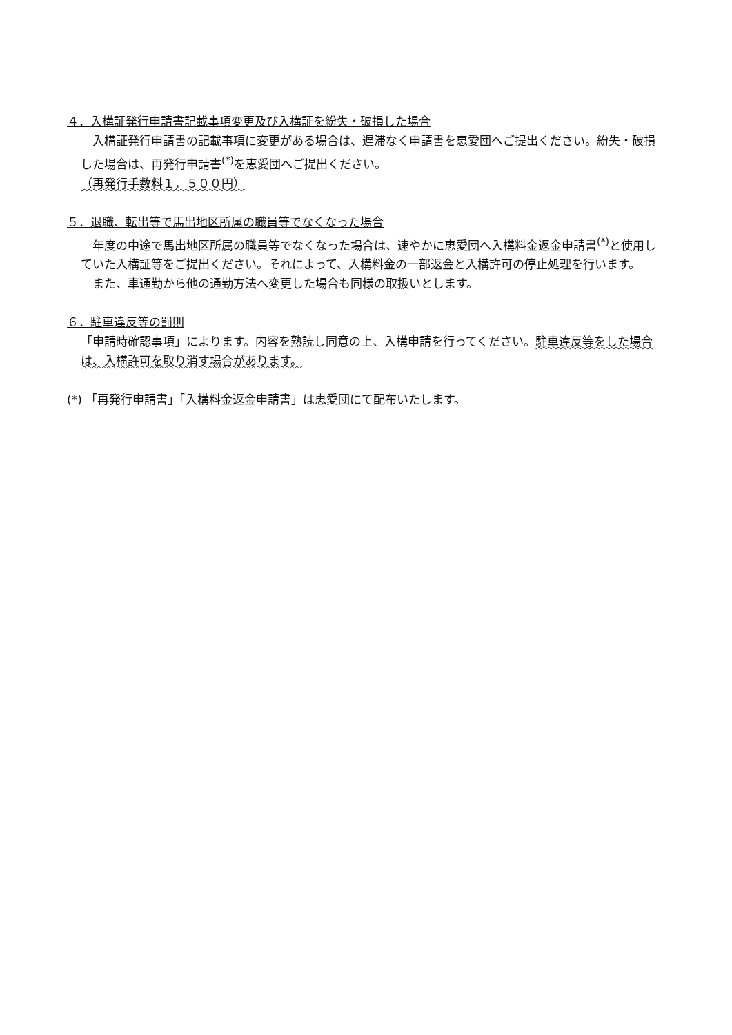４．入構証発行申請書記載事項変更及び入構証を紛失・破損した場合
　入構証発行申請書の記載事項に変更がある場合は、遅滞なく申請書を恵愛団へご提出ください。紛失・破損した場合は、再発行申請書<sup>(*)</sup>を恵愛団へご提出ください。
（再発行手数料１，５００円）
５．退職、転出等で馬出地区所属の職員等でなくなった場合
　年度の中途で馬出地区所属の職員等でなくなった場合は、速やかに恵愛団へ入構料金返金申請書<sup>(*)</sup>と使用していた入構証等をご提出ください。それによって、入構料金の一部返金と入構許可の停止処理を行います。
　また、車通勤から他の通勤方法へ変更した場合も同様の取扱いとします。
６．駐車違反等の罰則
「申請時確認事項」によります。内容を熟読し同意の上、入構申請を行ってください。駐車違反等をした場合は、入構許可を取り消す場合があります。
(*) 「再発行申請書」「入構料金返金申請書」は恵愛団にて配布いたします。